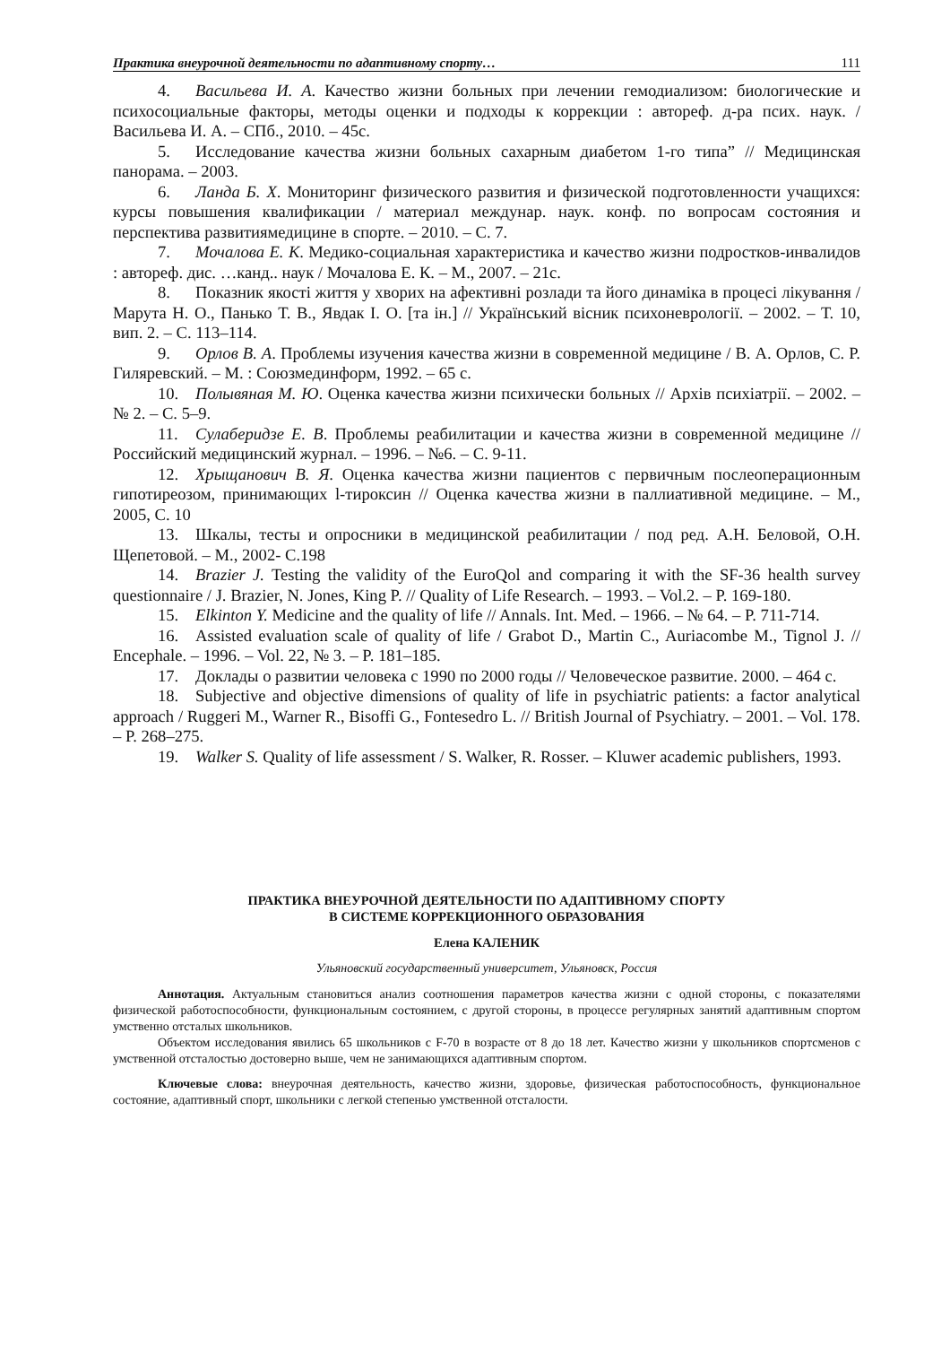Практика внеурочной деятельности по адаптивному спорту… 111
4. Васильева И. А. Качество жизни больных при лечении гемодиализом: биологические и психосоциальные факторы, методы оценки и подходы к коррекции : автореф. д-ра псих. наук. / Васильева И. А. – СПб., 2010. – 45с.
5. Исследование качества жизни больных сахарным диабетом 1-го типа” // Медицинская панорама. – 2003.
6. Ланда Б. Х. Мониторинг физического развития и физической подготовленности учащихся: курсы повышения квалификации / материал междунар. наук. конф. по вопросам состояния и перспектива развитиямедицине в спорте. – 2010. – С. 7.
7. Мочалова Е. К. Медико-социальная характеристика и качество жизни подростков-инвалидов : автореф. дис. …канд.. наук / Мочалова Е. К. – М., 2007. – 21с.
8. Показник якості життя у хворих на афективні розлади та його динаміка в процесі лікування / Марута Н. О., Панько Т. В., Явдак І. О. [та ін.] // Український вісник психоневрології. – 2002. – Т. 10, вип. 2. – С. 113–114.
9. Орлов В. А. Проблемы изучения качества жизни в современной медицине / В. А. Орлов, С. Р. Гиляревский. – М. : Союзмединформ, 1992. – 65 с.
10. Полывяная М. Ю. Оценка качества жизни психически больных // Архів психіатрії. – 2002. – № 2. – С. 5–9.
11. Сулаберидзе Е. В. Проблемы реабилитации и качества жизни в современной медицине // Российский медицинский журнал. – 1996. – №6. – С. 9-11.
12. Хрыщанович В. Я. Оценка качества жизни пациентов с первичным послеоперационным гипотиреозом, принимающих l-тироксин // Оценка качества жизни в паллиативной медицине. – М., 2005, С. 10
13. Шкалы, тесты и опросники в медицинской реабилитации / под ред. А.Н. Беловой, О.Н. Щепетовой. – М., 2002- С.198
14. Brazier J. Testing the validity of the EuroQol and comparing it with the SF-36 health survey questionnaire / J. Brazier, N. Jones, King P. // Quality of Life Research. – 1993. – Vol.2. – P. 169-180.
15. Elkinton Y. Medicine and the quality of life // Annals. Int. Med. – 1966. – № 64. – P. 711-714.
16. Assisted evaluation scale of quality of life / Grabot D., Martin C., Auriacombe M., Tignol J. // Encephale. – 1996. – Vol. 22, № 3. – P. 181–185.
17. Доклады о развитии человека с 1990 по 2000 годы // Человеческое развитие. 2000. – 464 с.
18. Subjective and objective dimensions of quality of life in psychiatric patients: a factor analytical approach / Ruggeri M., Warner R., Bisoffi G., Fontesedro L. // British Journal of Psychiatry. – 2001. – Vol. 178. – P. 268–275.
19. Walker S. Quality of life assessment / S. Walker, R. Rosser. – Kluwer academic publishers, 1993.
ПРАКТИКА ВНЕУРОЧНОЙ ДЕЯТЕЛЬНОСТИ ПО АДАПТИВНОМУ СПОРТУ
В СИСТЕМЕ КОРРЕКЦИОННОГО ОБРАЗОВАНИЯ
Елена КАЛЕНИК
Ульяновский государственный университет, Ульяновск, Россия
Аннотация. Актуальным становиться анализ соотношения параметров качества жизни с одной стороны, с показателями физической работоспособности, функциональным состоянием, с другой стороны, в процессе регулярных занятий адаптивным спортом умственно отсталых школьников.
Объектом исследования явились 65 школьников с F-70 в возрасте от 8 до 18 лет. Качество жизни у школьников спортсменов с умственной отсталостью достоверно выше, чем не занимающихся адаптивным спортом.
Ключевые слова: внеурочная деятельность, качество жизни, здоровье, физическая работоспособность, функциональное состояние, адаптивный спорт, школьники с легкой степенью умственной отсталости.